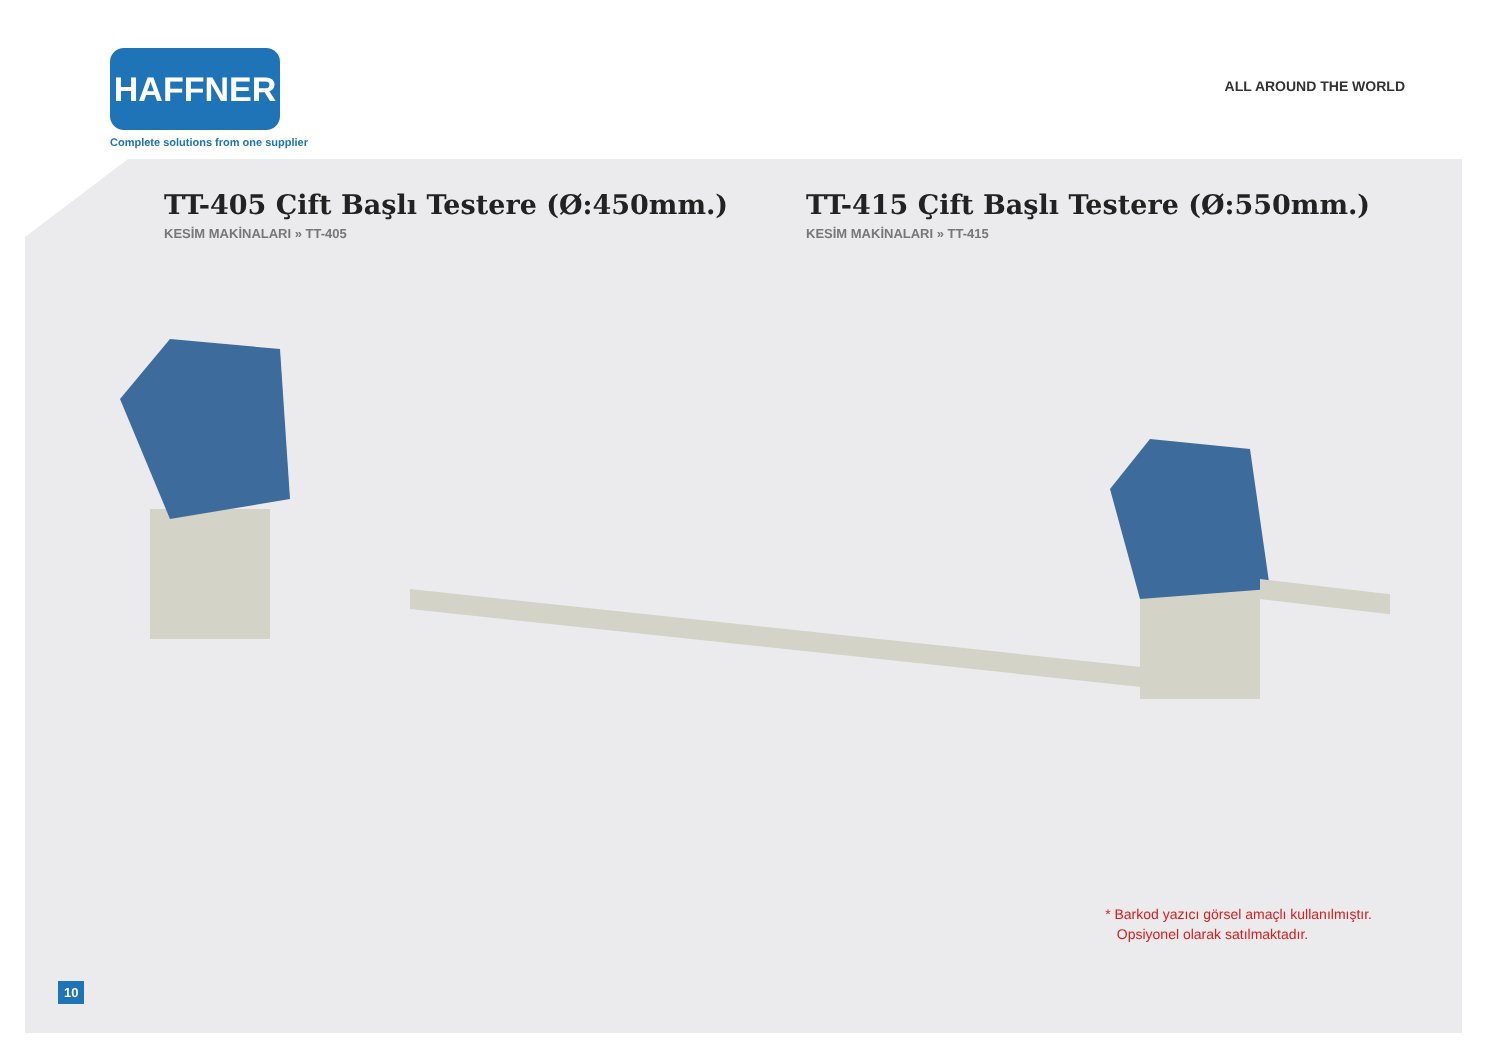HAFFNER
Complete solutions from one supplier
ALL AROUND THE WORLD
TT-405 Çift Başlı Testere (Ø:450mm.)
KESİM MAKİNALARI » TT-405
TT-415 Çift Başlı Testere (Ø:550mm.)
KESİM MAKİNALARI » TT-415
* Barkod yazıcı görsel amaçlı kullanılmıştır.
Opsiyonel olarak satılmaktadır.
10